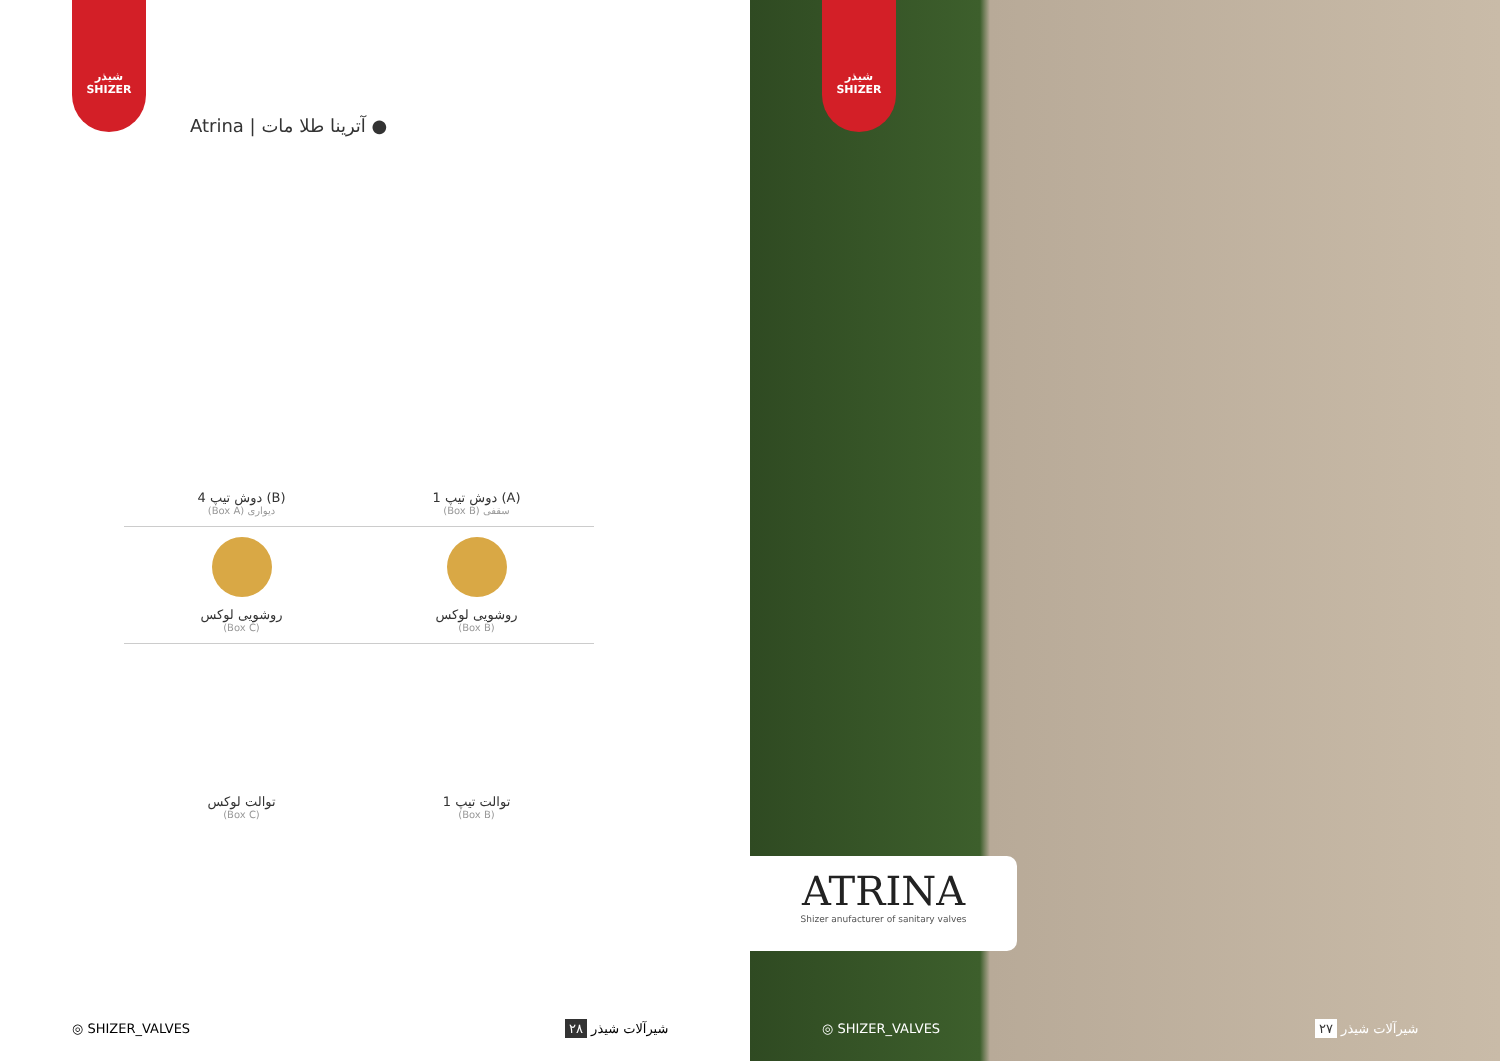شیذر
SHIZER
Atrina | آترینا طلا مات ●
دوش تیپ 4 (B)
(Box A) دیواری
دوش تیپ 1 (A)
(Box B) سقفی
روشویی لوکس
(Box C)
روشویی لوکس
(Box B)
توالت لوکس
(Box C)
توالت تیپ 1
(Box B)
◎ SHIZER_VALVES شیرآلات شیذر ۲۸
شیذر
SHIZER
ATRINA
Shizer anufacturer of sanitary valves
◎ SHIZER_VALVES شیرآلات شیذر ۲۷